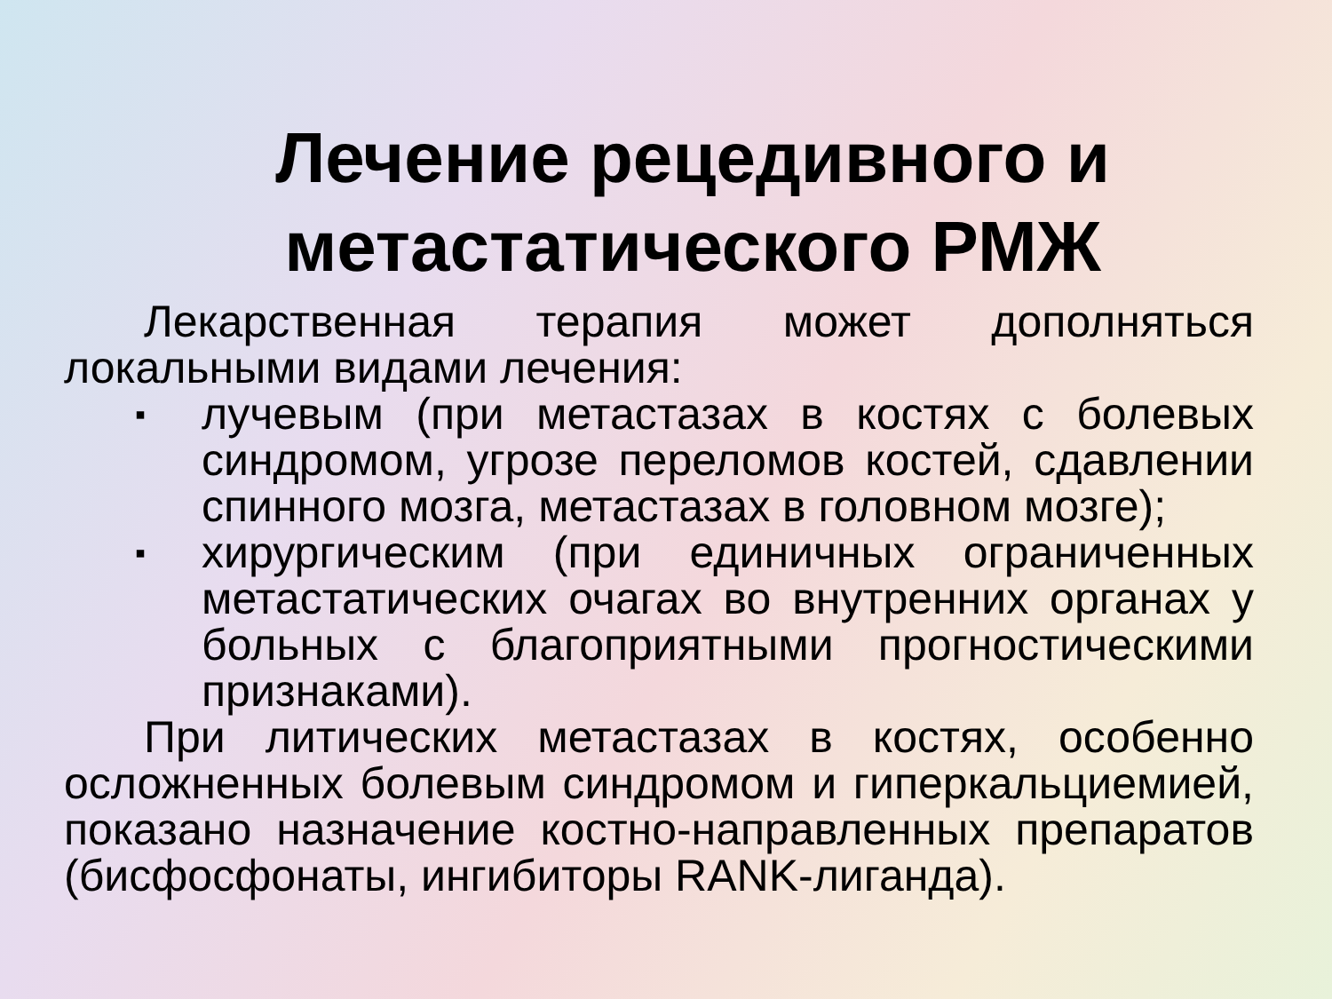Лечение рецедивного и
метастатического РМЖ
Лекарственная терапия может дополняться локальными видами лечения:
▪ лучевым (при метастазах в костях с болевых синдромом, угрозе переломов костей, сдавлении спинного мозга, метастазах в головном мозге);
▪ хирургическим (при единичных ограниченных метастатических очагах во внутренних органах у больных с благоприятными прогностическими признаками).
При литических метастазах в костях, особенно осложненных болевым синдромом и гиперкальциемией, показано назначение костно-направленных препаратов (бисфосфонаты, ингибиторы RANK-лиганда).